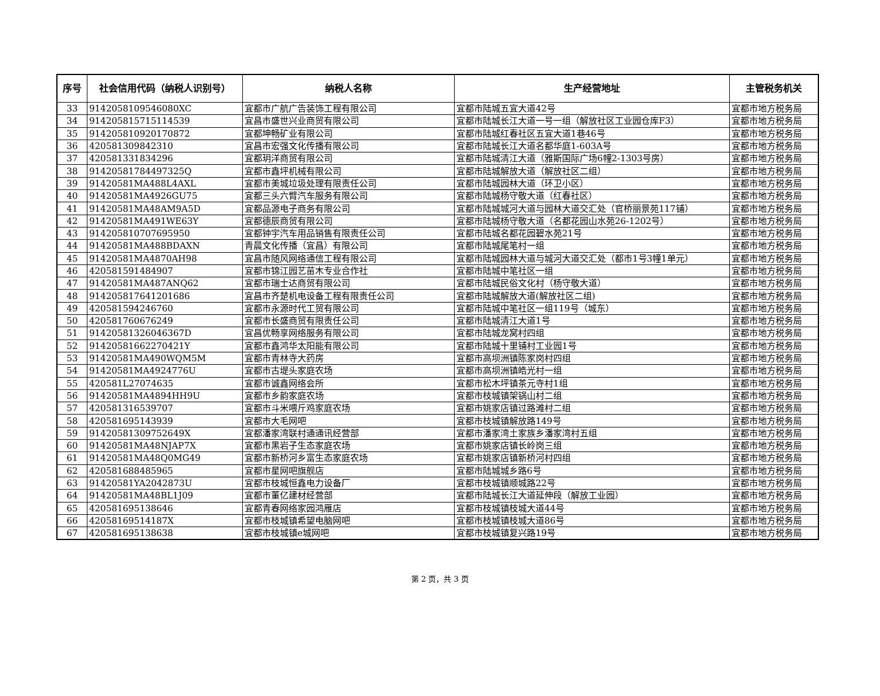| 序号 | 社会信用代码（纳税人识别号） | 纳税人名称 | 生产经营地址 | 主管税务机关 |
| --- | --- | --- | --- | --- |
| 33 | 9142058109546080XC | 宜都市广航广告装饰工程有限公司 | 宜都市陆城五宜大道42号 | 宜都市地方税务局 |
| 34 | 914205815715114539 | 宜昌市盛世兴业商贸有限公司 | 宜都市陆城长江大道一号一组（解放社区工业园仓库F3） | 宜都市地方税务局 |
| 35 | 914205810920170872 | 宜都坤畅矿业有限公司 | 宜都市陆城红春社区五宜大道1巷46号 | 宜都市地方税务局 |
| 36 | 420581309842310 | 宜昌市宏强文化传播有限公司 | 宜都市陆城长江大道名都华庭1-603A号 | 宜都市地方税务局 |
| 37 | 420581331834296 | 宜都玥洋商贸有限公司 | 宜都市陆城清江大道（雅斯国际广场6幢2-1303号房） | 宜都市地方税务局 |
| 38 | 91420581784497325Q | 宜都市鑫坪机械有限公司 | 宜都市陆城解放大道（解放社区二组） | 宜都市地方税务局 |
| 39 | 91420581MA488L4AXL | 宜都市美城垃圾处理有限责任公司 | 宜都市陆城园林大道（环卫小区） | 宜都市地方税务局 |
| 40 | 91420581MA4926GU75 | 宜都三头六臂汽车服务有限公司 | 宜都市陆城杨守敬大道（红春社区） | 宜都市地方税务局 |
| 41 | 91420581MA48AM9A5D | 宜都品源电子商务有限公司 | 宜都市陆城城河大道与园林大道交汇处（官桥丽景苑117铺） | 宜都市地方税务局 |
| 42 | 91420581MA491WE63Y | 宜都德辰商贸有限公司 | 宜都市陆城杨守敬大道（名都花园山水苑26-1202号） | 宜都市地方税务局 |
| 43 | 914205810707695950 | 宜都钟宇汽车用品销售有限责任公司 | 宜都市陆城名都花园碧水苑21号 | 宜都市地方税务局 |
| 44 | 91420581MA488BDAXN | 青晨文化传播（宜昌）有限公司 | 宜都市陆城尾笔村一组 | 宜都市地方税务局 |
| 45 | 91420581MA4870AH98 | 宜昌市随风网络通信工程有限公司 | 宜都市陆城园林大道与城河大道交汇处（都市1号3幢1单元） | 宜都市地方税务局 |
| 46 | 420581591484907 | 宜都市锦江园艺苗木专业合作社 | 宜都市陆城中笔社区一组 | 宜都市地方税务局 |
| 47 | 91420581MA487ANQ62 | 宜都市瑞士达商贸有限公司 | 宜都市陆城民俗文化村（杨守敬大道） | 宜都市地方税务局 |
| 48 | 914205817641201686 | 宜昌市齐楚机电设备工程有限责任公司 | 宜都市陆城解放大道(解放社区二组) | 宜都市地方税务局 |
| 49 | 420581594246760 | 宜都市永源时代工贸有限公司 | 宜都市陆城中笔社区一组119号（城东） | 宜都市地方税务局 |
| 50 | 420581760676249 | 宜都市长盛商贸有限责任公司 | 宜都市陆城清江大道1号 | 宜都市地方税务局 |
| 51 | 91420581326046367D | 宜昌优畅享网络服务有限公司 | 宜都市陆城龙窝村四组 | 宜都市地方税务局 |
| 52 | 91420581662270421Y | 宜都市鑫鸿华太阳能有限公司 | 宜都市陆城十里铺村工业园1号 | 宜都市地方税务局 |
| 53 | 91420581MA490WQM5M | 宜都市青林寺大药房 | 宜都市高坝洲镇陈家岗村四组 | 宜都市地方税务局 |
| 54 | 91420581MA4924776U | 宜都市古堤头家庭农场 | 宜都市高坝洲镇皓光村一组 | 宜都市地方税务局 |
| 55 | 420581L27074635 | 宜都市诚鑫网络会所 | 宜都市松木坪镇茶元寺村1组 | 宜都市地方税务局 |
| 56 | 91420581MA4894HH9U | 宜都市乡韵家庭农场 | 宜都市枝城镇架锅山村二组 | 宜都市地方税务局 |
| 57 | 420581316539707 | 宜都市斗米喂斤鸡家庭农场 | 宜都市姚家店镇过路滩村二组 | 宜都市地方税务局 |
| 58 | 420581695143939 | 宜都市大毛网吧 | 宜都市枝城镇解放路149号 | 宜都市地方税务局 |
| 59 | 91420581309752649X | 宜都潘家湾联村通通讯经营部 | 宜都市潘家湾土家族乡潘家湾村五组 | 宜都市地方税务局 |
| 60 | 91420581MA48NJAP7X | 宜都市黑岩子生态家庭农场 | 宜都市姚家店镇长岭岗三组 | 宜都市地方税务局 |
| 61 | 91420581MA48Q0MG49 | 宜都市新桥河乡富生态家庭农场 | 宜都市姚家店镇新桥河村四组 | 宜都市地方税务局 |
| 62 | 420581688485965 | 宜都市星网吧旗舰店 | 宜都市陆城城乡路6号 | 宜都市地方税务局 |
| 63 | 91420581YA2042873U | 宜都市枝城恒鑫电力设备厂 | 宜都市枝城镇顺城路22号 | 宜都市地方税务局 |
| 64 | 91420581MA48BL1J09 | 宜都市董亿建材经营部 | 宜都市陆城长江大道延伸段（解放工业园） | 宜都市地方税务局 |
| 65 | 420581695138646 | 宜都青春网络家园鸿雁店 | 宜都市枝城镇枝城大道44号 | 宜都市地方税务局 |
| 66 | 42058169514187X | 宜都市枝城镇希望电脑网吧 | 宜都市枝城镇枝城大道86号 | 宜都市地方税务局 |
| 67 | 420581695138638 | 宜都市枝城镇e城网吧 | 宜都市枝城镇复兴路19号 | 宜都市地方税务局 |
第 2 页，共 3 页